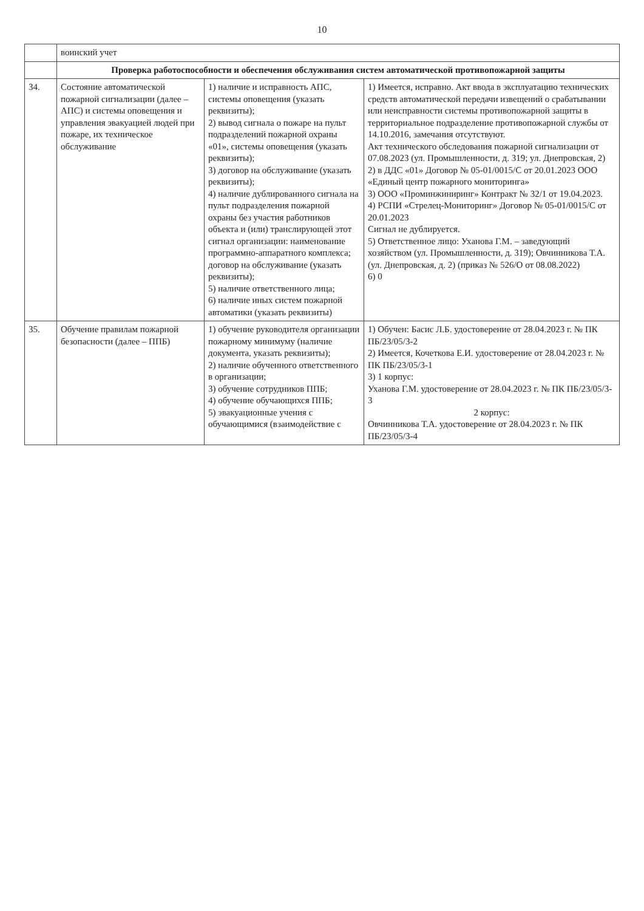10
| | воинский учет | | |
| | Проверка работоспособности и обеспечения обслуживания систем автоматической противопожарной защиты | | |
| 34. | Состояние автоматической пожарной сигнализации (далее – АПС) и системы оповещения и управления эвакуацией людей при пожаре, их техническое обслуживание | 1) наличие и исправность АПС, системы оповещения (указать реквизиты); 2) вывод сигнала о пожаре на пульт подразделений пожарной охраны «01», системы оповещения (указать реквизиты); 3) договор на обслуживание (указать реквизиты); 4) наличие дублированного сигнала на пульт подразделения пожарной охраны без участия работников объекта и (или) транслирующей этот сигнал организации: наименование программно-аппаратного комплекса; договор на обслуживание (указать реквизиты); 5) наличие ответственного лица; 6) наличие иных систем пожарной автоматики (указать реквизиты) | 1) Имеется, исправно. Акт ввода в эксплуатацию технических средств автоматической передачи извещений о срабатывании или неисправности системы противопожарной защиты в территориальное подразделение противопожарной службы от 14.10.2016, замечания отсутствуют. Акт технического обследования пожарной сигнализации от 07.08.2023 (ул. Промышленности, д. 319; ул. Днепровская, 2) 2) в ДДС «01» Договор № 05-01/0015/С от 20.01.2023 ООО «Единый центр пожарного мониторинга» 3) ООО «Проминжиниринг» Контракт № 32/1 от 19.04.2023. 4) РСПИ «Стрелец-Мониторинг» Договор № 05-01/0015/С от 20.01.2023 Сигнал не дублируется. 5) Ответственное лицо: Уханова Г.М. – заведующий хозяйством (ул. Промышленности, д. 319); Овчинникова Т.А. (ул. Днепровская, д. 2) (приказ № 526/О от 08.08.2022) 6) 0 |
| 35. | Обучение правилам пожарной безопасности (далее – ППБ) | 1) обучение руководителя организации пожарному минимуму (наличие документа, указать реквизиты); 2) наличие обученного ответственного в организации; 3) обучение сотрудников ППБ; 4) обучение обучающихся ППБ; 5) эвакуационные учения с обучающимися (взаимодействие с | 1) Обучен: Басис Л.Б. удостоверение от 28.04.2023 г. № ПК ПБ/23/05/3-2 2) Имеется, Кочеткова Е.И. удостоверение от 28.04.2023 г. № ПК ПБ/23/05/3-1 3) 1 корпус: Уханова Г.М. удостоверение от 28.04.2023 г. № ПК ПБ/23/05/3-3 2 корпус: Овчинникова Т.А. удостоверение от 28.04.2023 г. № ПК ПБ/23/05/3-4 |